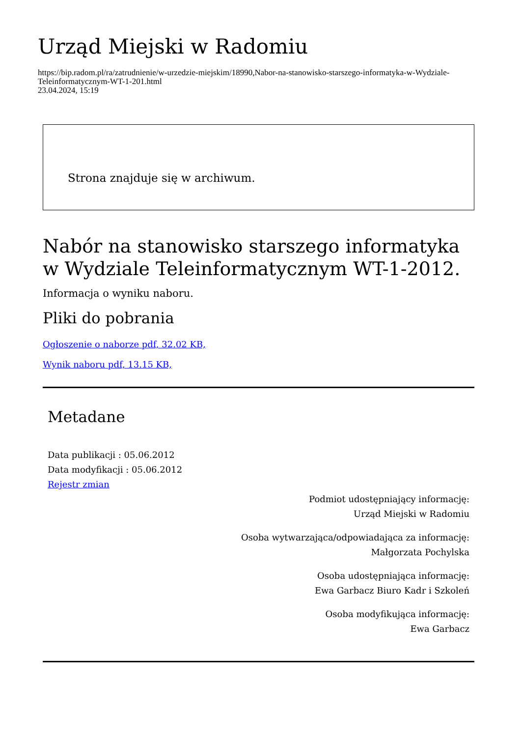Urząd Miejski w Radomiu
https://bip.radom.pl/ra/zatrudnienie/w-urzedzie-miejskim/18990,Nabor-na-stanowisko-starszego-informatyka-w-Wydziale-Teleinformatycznym-WT-1-201.html
23.04.2024, 15:19
Strona znajduje się w archiwum.
Nabór na stanowisko starszego informatyka w Wydziale Teleinformatycznym WT-1-2012.
Informacja o wyniku naboru.
Pliki do pobrania
Ogłoszenie o naborze pdf, 32.02 KB,
Wynik naboru pdf, 13.15 KB,
Metadane
Data publikacji : 05.06.2012
Data modyfikacji : 05.06.2012
Rejestr zmian
Podmiot udostępniający informację:
Urząd Miejski w Radomiu
Osoba wytwarzająca/odpowiadająca za informację:
Małgorzata Pochylska
Osoba udostępniająca informację:
Ewa Garbacz Biuro Kadr i Szkoleń
Osoba modyfikująca informację:
Ewa Garbacz